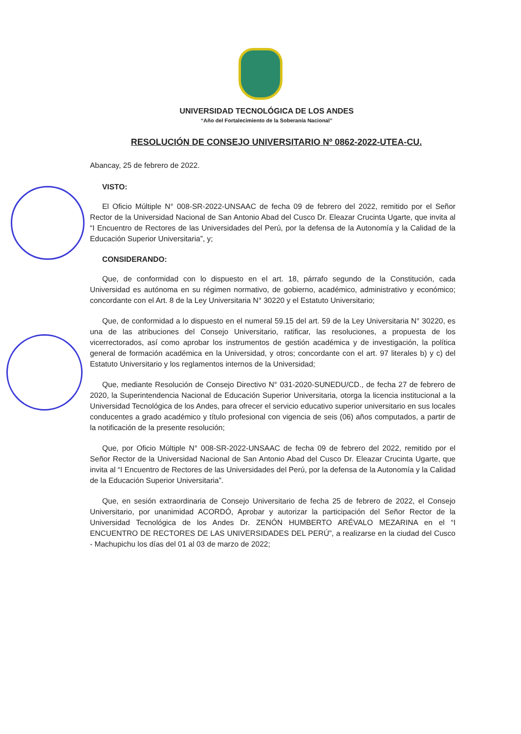UNIVERSIDAD TECNOLÓGICA DE LOS ANDES
“Año del Fortalecimiento de la Soberanía Nacional”
RESOLUCIÓN DE CONSEJO UNIVERSITARIO Nº 0862-2022-UTEA-CU.
Abancay, 25 de febrero de 2022.
VISTO:
El Oficio Múltiple N° 008-SR-2022-UNSAAC de fecha 09 de febrero del 2022, remitido por el Señor Rector de la Universidad Nacional de San Antonio Abad del Cusco Dr. Eleazar Crucinta Ugarte, que invita al “I Encuentro de Rectores de las Universidades del Perú, por la defensa de la Autonomía y la Calidad de la Educación Superior Universitaria”, y;
CONSIDERANDO:
Que, de conformidad con lo dispuesto en el art. 18, párrafo segundo de la Constitución, cada Universidad es autónoma en su régimen normativo, de gobierno, académico, administrativo y económico; concordante con el Art. 8 de la Ley Universitaria N° 30220 y el Estatuto Universitario;
Que, de conformidad a lo dispuesto en el numeral 59.15 del art. 59 de la Ley Universitaria N° 30220, es una de las atribuciones del Consejo Universitario, ratificar, las resoluciones, a propuesta de los vicerrectorados, así como aprobar los instrumentos de gestión académica y de investigación, la política general de formación académica en la Universidad, y otros; concordante con el art. 97 literales b) y c) del Estatuto Universitario y los reglamentos internos de la Universidad;
Que, mediante Resolución de Consejo Directivo N° 031-2020-SUNEDU/CD., de fecha 27 de febrero de 2020, la Superintendencia Nacional de Educación Superior Universitaria, otorga la licencia institucional a la Universidad Tecnológica de los Andes, para ofrecer el servicio educativo superior universitario en sus locales conducentes a grado académico y título profesional con vigencia de seis (06) años computados, a partir de la notificación de la presente resolución;
Que, por Oficio Múltiple N° 008-SR-2022-UNSAAC de fecha 09 de febrero del 2022, remitido por el Señor Rector de la Universidad Nacional de San Antonio Abad del Cusco Dr. Eleazar Crucinta Ugarte, que invita al “I Encuentro de Rectores de las Universidades del Perú, por la defensa de la Autonomía y la Calidad de la Educación Superior Universitaria”.
Que, en sesión extraordinaria de Consejo Universitario de fecha 25 de febrero de 2022, el Consejo Universitario, por unanimidad ACORDÓ, Aprobar y autorizar la participación del Señor Rector de la Universidad Tecnológica de los Andes Dr. ZENÓN HUMBERTO ARÉVALO MEZARINA en el “I ENCUENTRO DE RECTORES DE LAS UNIVERSIDADES DEL PERÚ”, a realizarse en la ciudad del Cusco - Machupichu los días del 01 al 03 de marzo de 2022;